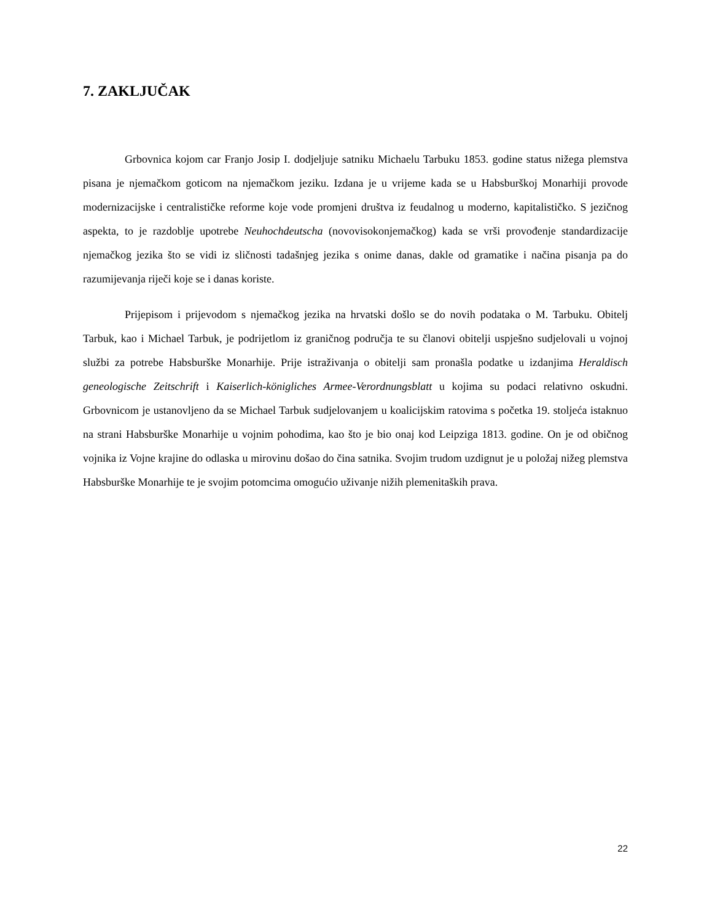7. ZAKLJUČAK
Grbovnica kojom car Franjo Josip I. dodjeljuje satniku Michaelu Tarbuku 1853. godine status nižega plemstva pisana je njemačkom goticom na njemačkom jeziku. Izdana je u vrijeme kada se u Habsburškoj Monarhiji provode modernizacijske i centralističke reforme koje vode promjeni društva iz feudalnog u moderno, kapitalističko. S jezičnog aspekta, to je razdoblje upotrebe Neuhochdeutscha (novovisokonjemačkog) kada se vrši provođenje standardizacije njemačkog jezika što se vidi iz sličnosti tadašnjeg jezika s onime danas, dakle od gramatike i načina pisanja pa do razumijevanja riječi koje se i danas koriste.
Prijepisom i prijevodom s njemačkog jezika na hrvatski došlo se do novih podataka o M. Tarbuku. Obitelj Tarbuk, kao i Michael Tarbuk, je podrijetlom iz graničnog područja te su članovi obitelji uspješno sudjelovali u vojnoj službi za potrebe Habsburške Monarhije. Prije istraživanja o obitelji sam pronašla podatke u izdanjima Heraldisch geneologische Zeitschrift i Kaiserlich-königliches Armee-Verordnungsblatt u kojima su podaci relativno oskudni. Grbovnicom je ustanovljeno da se Michael Tarbuk sudjelovanjem u koalicijskim ratovima s početka 19. stoljeća istaknuo na strani Habsburške Monarhije u vojnim pohodima, kao što je bio onaj kod Leipziga 1813. godine. On je od običnog vojnika iz Vojne krajine do odlaska u mirovinu došao do čina satnika. Svojim trudom uzdignut je u položaj nižeg plemstva Habsburške Monarhije te je svojim potomcima omogućio uživanje nižih plemenitaških prava.
22